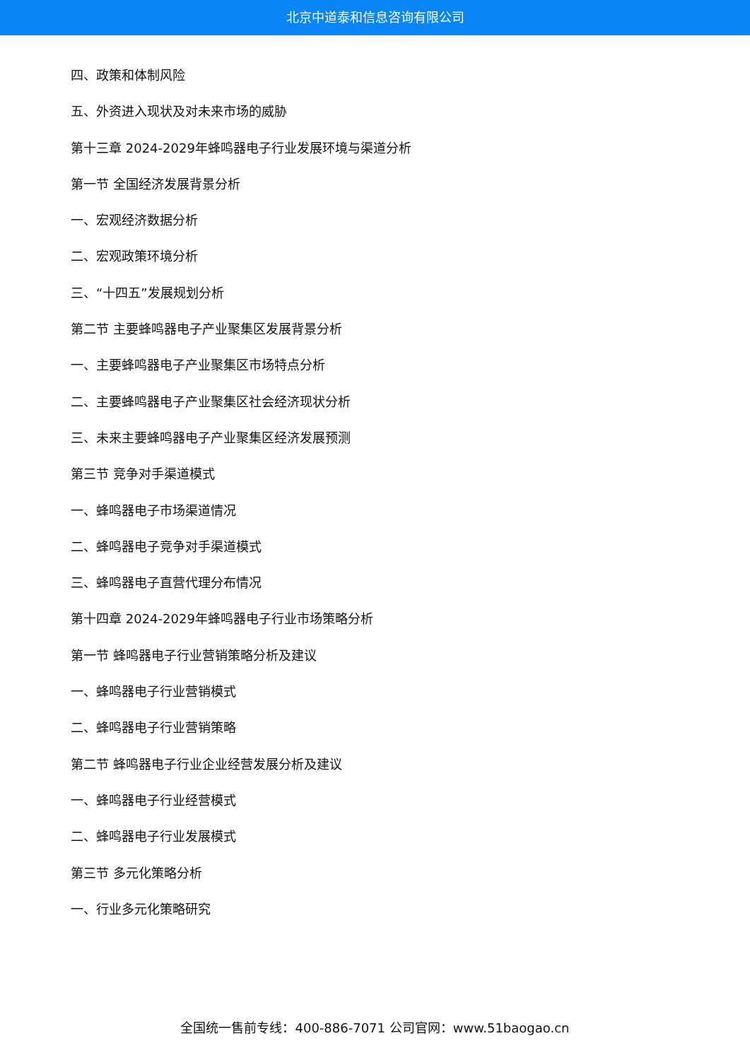北京中道泰和信息咨询有限公司
四、政策和体制风险
五、外资进入现状及对未来市场的威胁
第十三章 2024-2029年蜂鸣器电子行业发展环境与渠道分析
第一节 全国经济发展背景分析
一、宏观经济数据分析
二、宏观政策环境分析
三、“十四五”发展规划分析
第二节 主要蜂鸣器电子产业聚集区发展背景分析
一、主要蜂鸣器电子产业聚集区市场特点分析
二、主要蜂鸣器电子产业聚集区社会经济现状分析
三、未来主要蜂鸣器电子产业聚集区经济发展预测
第三节 竞争对手渠道模式
一、蜂鸣器电子市场渠道情况
二、蜂鸣器电子竞争对手渠道模式
三、蜂鸣器电子直营代理分布情况
第十四章 2024-2029年蜂鸣器电子行业市场策略分析
第一节 蜂鸣器电子行业营销策略分析及建议
一、蜂鸣器电子行业营销模式
二、蜂鸣器电子行业营销策略
第二节 蜂鸣器电子行业企业经营发展分析及建议
一、蜂鸣器电子行业经营模式
二、蜂鸣器电子行业发展模式
第三节 多元化策略分析
一、行业多元化策略研究
全国统一售前专线：400-886-7071 公司官网：www.51baogao.cn